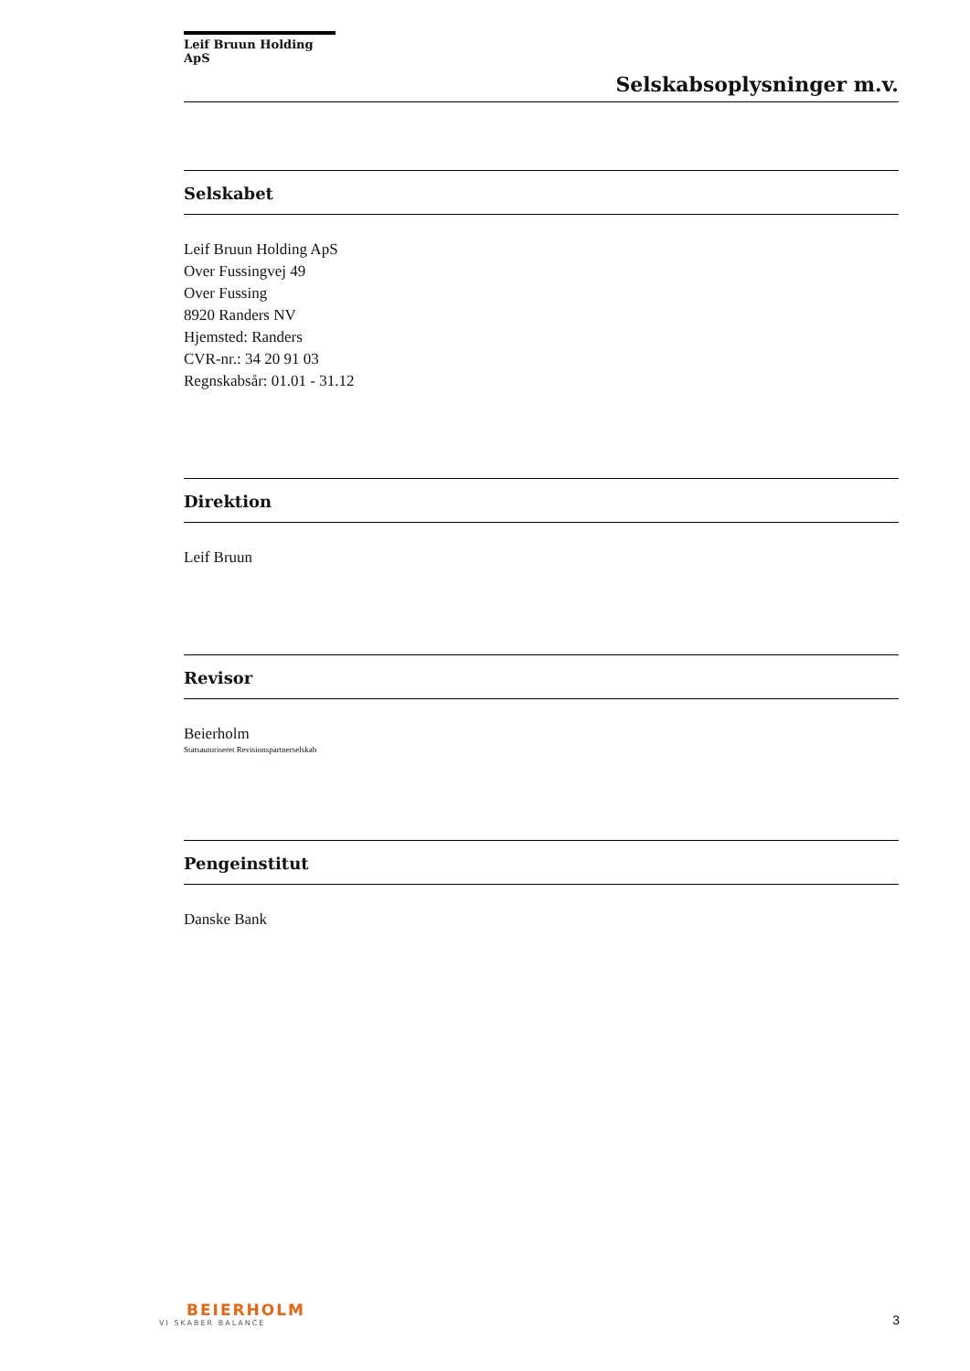Leif Bruun Holding ApS
Selskabsoplysninger m.v.
Selskabet
Leif Bruun Holding ApS
Over Fussingvej 49
Over Fussing
8920 Randers NV
Hjemsted: Randers
CVR-nr.: 34 20 91 03
Regnskabsår: 01.01 - 31.12
Direktion
Leif Bruun
Revisor
Beierholm
Statsautoriseret Revisionspartnerselskab
Pengeinstitut
Danske Bank
BEIERHOLM
VI SKABER BALANCE
3